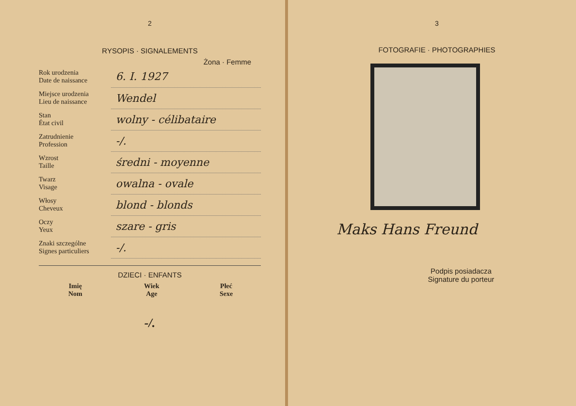2
RYSOPIS · SIGNALEMENTS
Żona · Femme
| Rok urodzenia Date de naissance | 6. I. 1927 |
| Miejsce urodzenia Lieu de naissance | Wendel |
| Stan État civil | wolny - célibataire |
| Zatrudnienie Profession | -/. |
| Wzrost Taille | średni - moyenne |
| Twarz Visage | owalna - ovale |
| Włosy Cheveux | blond - blonds |
| Oczy Yeux | szare - gris |
| Znaki szczególne Signes particuliers | -/. |
DZIECI · ENFANTS
| Imię Nom | Wiek Age | Płeć Sexe |
| --- | --- | --- |
| -/. | | |
3
FOTOGRAFIE · PHOTOGRAPHIES
Maks Hans Freund
Podpis posiadacza
Signature du porteur